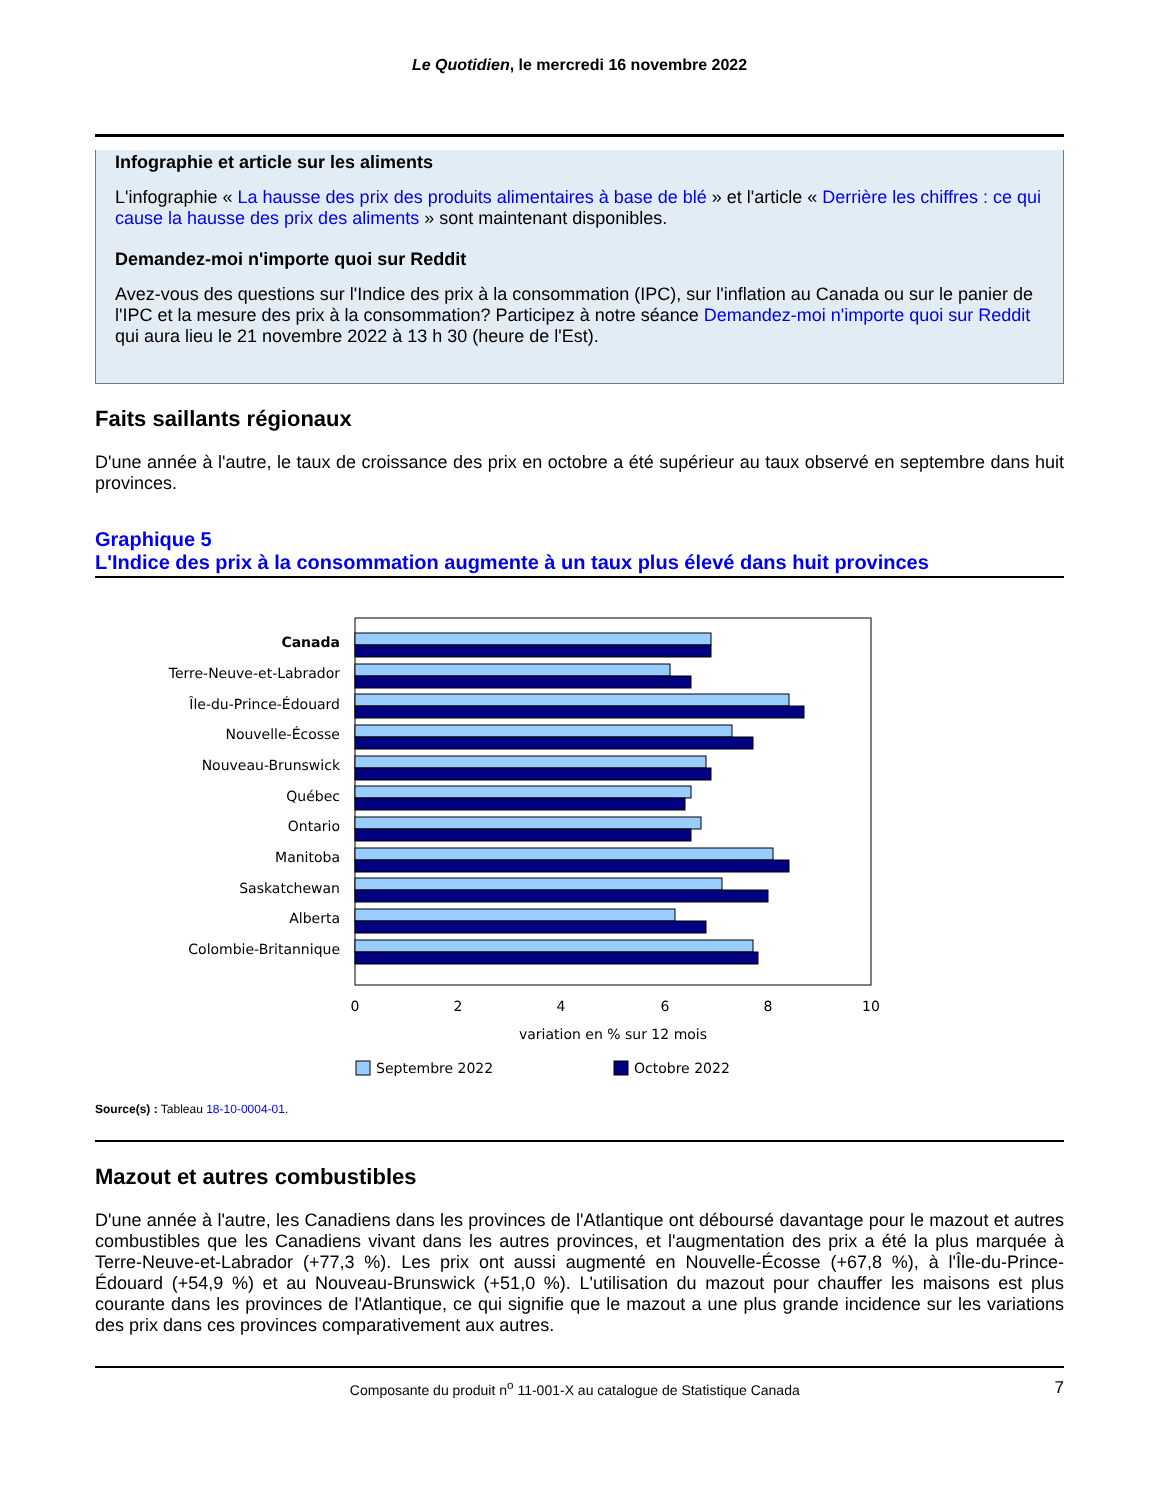Le Quotidien, le mercredi 16 novembre 2022
Infographie et article sur les aliments
L'infographie « La hausse des prix des produits alimentaires à base de blé » et l'article « Derrière les chiffres : ce qui cause la hausse des prix des aliments » sont maintenant disponibles.
Demandez-moi n'importe quoi sur Reddit
Avez-vous des questions sur l'Indice des prix à la consommation (IPC), sur l'inflation au Canada ou sur le panier de l'IPC et la mesure des prix à la consommation? Participez à notre séance Demandez-moi n'importe quoi sur Reddit qui aura lieu le 21 novembre 2022 à 13 h 30 (heure de l'Est).
Faits saillants régionaux
D'une année à l'autre, le taux de croissance des prix en octobre a été supérieur au taux observé en septembre dans huit provinces.
Graphique 5
L'Indice des prix à la consommation augmente à un taux plus élevé dans huit provinces
Canada
Terre-Neuve-et-Labrador
Île-du-Prince-Édouard
Nouvelle-Écosse
Nouveau-Brunswick
Québec
Ontario
Manitoba
Saskatchewan
Alberta
Colombie-Britannique
0
2
4
6
8
10
variation en % sur 12 mois
Septembre 2022
Octobre 2022
Source(s) : Tableau 18-10-0004-01.
Mazout et autres combustibles
D'une année à l'autre, les Canadiens dans les provinces de l'Atlantique ont déboursé davantage pour le mazout et autres combustibles que les Canadiens vivant dans les autres provinces, et l'augmentation des prix a été la plus marquée à Terre-Neuve-et-Labrador (+77,3 %). Les prix ont aussi augmenté en Nouvelle-Écosse (+67,8 %), à l'Île-du-Prince-Édouard (+54,9 %) et au Nouveau-Brunswick (+51,0 %). L'utilisation du mazout pour chauffer les maisons est plus courante dans les provinces de l'Atlantique, ce qui signifie que le mazout a une plus grande incidence sur les variations des prix dans ces provinces comparativement aux autres.
Composante du produit n<sup>o</sup> 11-001-X au catalogue de Statistique Canada 7